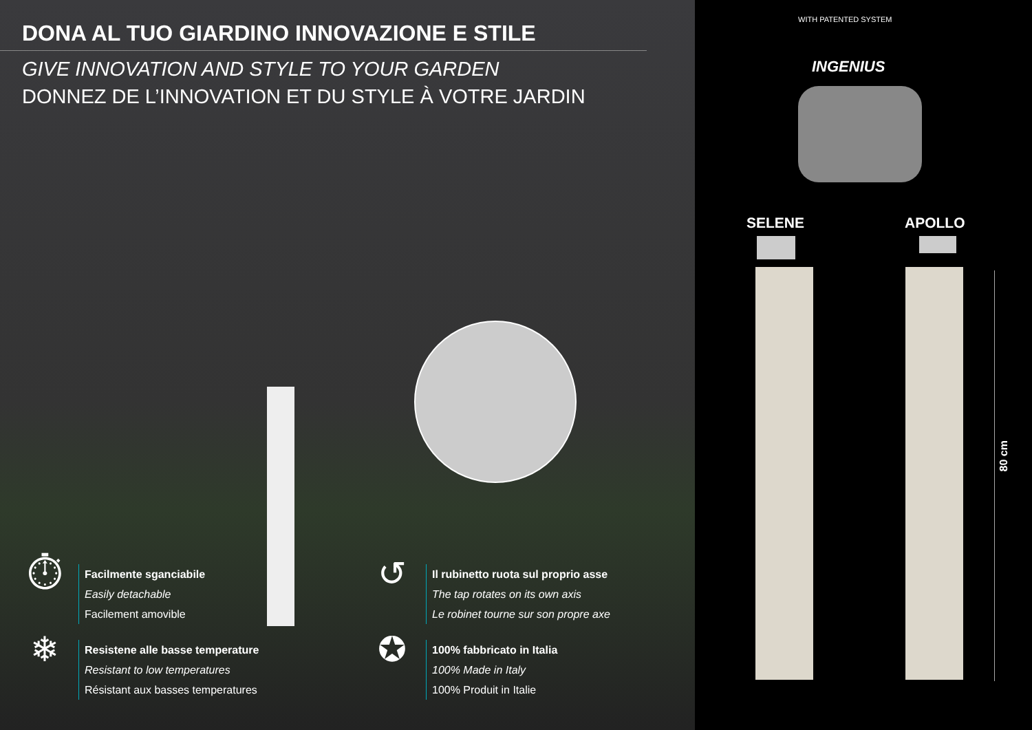DONA AL TUO GIARDINO INNOVAZIONE E STILE
GIVE INNOVATION AND STYLE TO YOUR GARDEN
DONNEZ DE L’INNOVATION ET DU STYLE À VOTRE JARDIN
⏱
Facilmente sganciabile
Easily detachable
Facilement amovible
❄
Resistene alle basse temperature
Resistant to low temperatures
Résistant aux basses temperatures
↺
Il rubinetto ruota sul proprio asse
The tap rotates on its own axis
Le robinet tourne sur son propre axe
✪
100% fabbricato in Italia
100% Made in Italy
100% Produit in Italie
WITH PATENTED SYSTEM
INGENIUS
SELENE APOLLO
80 cm